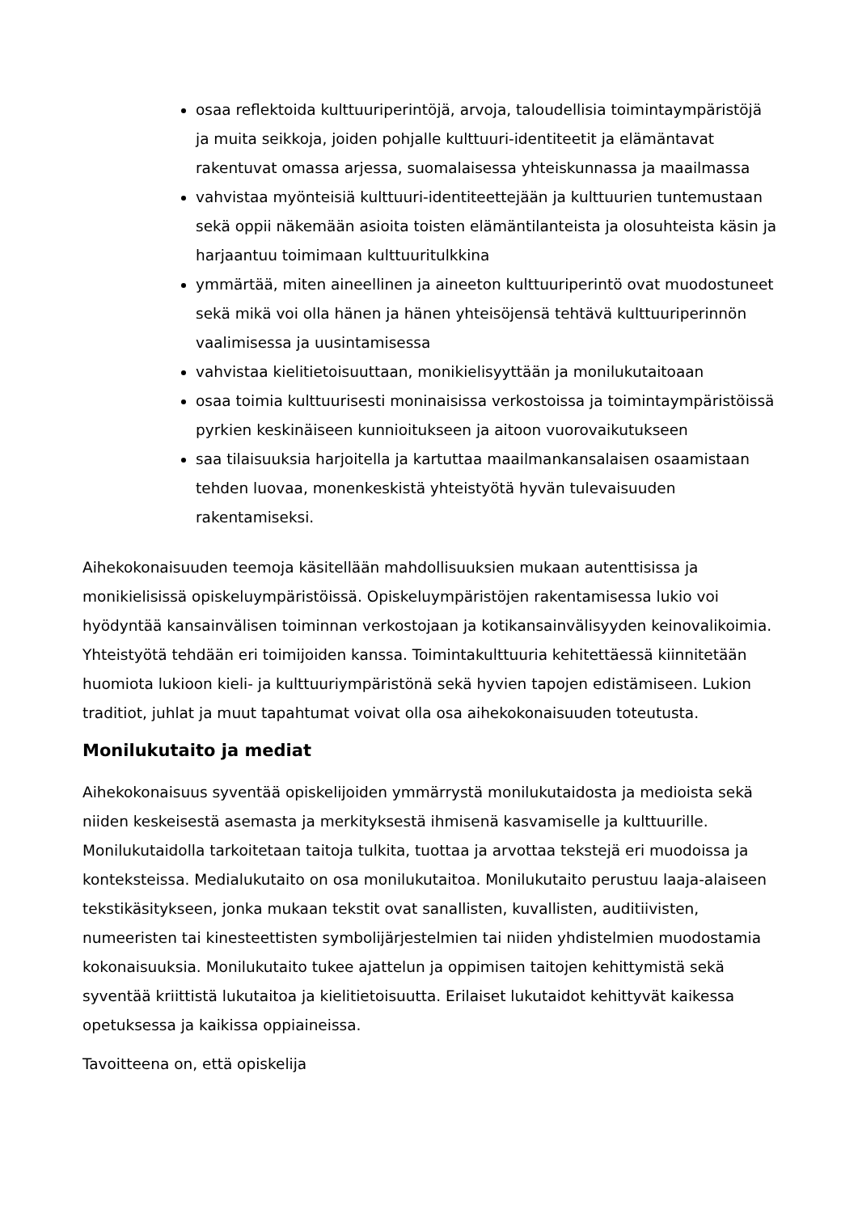osaa reflektoida kulttuuriperintöjä, arvoja, taloudellisia toimintaympäristöjä ja muita seikkoja, joiden pohjalle kulttuuri-identiteetit ja elämäntavat rakentuvat omassa arjessa, suomalaisessa yhteiskunnassa ja maailmassa
vahvistaa myönteisiä kulttuuri-identiteettejään ja kulttuurien tuntemustaan sekä oppii näkemään asioita toisten elämäntilanteista ja olosuhteista käsin ja harjaantuu toimimaan kulttuuritulkkina
ymmärtää, miten aineellinen ja aineeton kulttuuriperintö ovat muodostuneet sekä mikä voi olla hänen ja hänen yhteisöjensä tehtävä kulttuuriperinnön vaalimisessa ja uusintamisessa
vahvistaa kielitietoisuuttaan, monikielisyyttään ja monilukutaitoaan
osaa toimia kulttuurisesti moninaisissa verkostoissa ja toimintaympäristöissä pyrkien keskinäiseen kunnioitukseen ja aitoon vuorovaikutukseen
saa tilaisuuksia harjoitella ja kartuttaa maailmankansalaisen osaamistaan tehden luovaa, monenkeskistä yhteistyötä hyvän tulevaisuuden rakentamiseksi.
Aihekokonaisuuden teemoja käsitellään mahdollisuuksien mukaan autenttisissa ja monikielisissä opiskeluympäristöissä. Opiskeluympäristöjen rakentamisessa lukio voi hyödyntää kansainvälisen toiminnan verkostojaan ja kotikansainvälisyyden keinovalikoimia. Yhteistyötä tehdään eri toimijoiden kanssa. Toimintakulttuuria kehitettäessä kiinnitetään huomiota lukioon kieli- ja kulttuuriympäristönä sekä hyvien tapojen edistämiseen. Lukion traditiot, juhlat ja muut tapahtumat voivat olla osa aihekokonaisuuden toteutusta.
Monilukutaito ja mediat
Aihekokonaisuus syventää opiskelijoiden ymmärrystä monilukutaidosta ja medioista sekä niiden keskeisestä asemasta ja merkityksestä ihmisenä kasvamiselle ja kulttuurille. Monilukutaidolla tarkoitetaan taitoja tulkita, tuottaa ja arvottaa tekstejä eri muodoissa ja konteksteissa. Medialukutaito on osa monilukutaitoa. Monilukutaito perustuu laaja-alaiseen tekstikäsitykseen, jonka mukaan tekstit ovat sanallisten, kuvallisten, auditiivisten, numeeristen tai kinesteettisten symbolijärjestelmien tai niiden yhdistelmien muodostamia kokonaisuuksia. Monilukutaito tukee ajattelun ja oppimisen taitojen kehittymistä sekä syventää kriittistä lukutaitoa ja kielitietoisuutta. Erilaiset lukutaidot kehittyvät kaikessa opetuksessa ja kaikissa oppiaineissa.
Tavoitteena on, että opiskelija